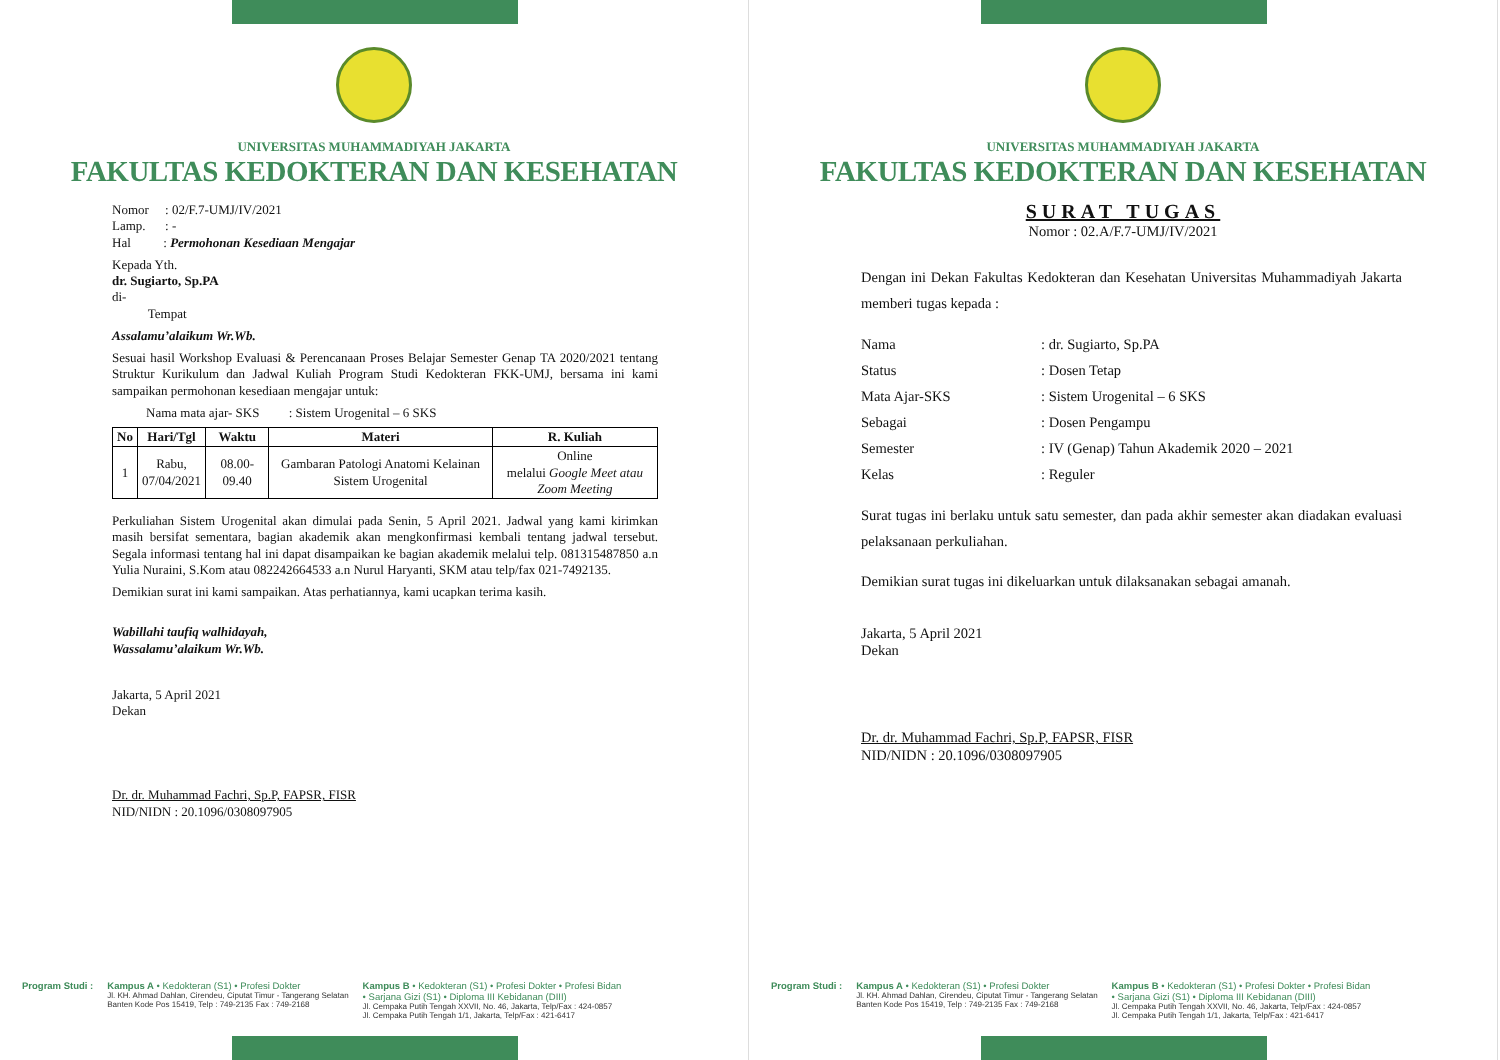UNIVERSITAS MUHAMMADIYAH JAKARTA
FAKULTAS KEDOKTERAN DAN KESEHATAN
Nomor : 02/F.7-UMJ/IV/2021
Lamp. : -
Hal : Permohonan Kesediaan Mengajar
Kepada Yth.
dr. Sugiarto, Sp.PA
di-
Tempat
Assalamu’alaikum Wr.Wb.
Sesuai hasil Workshop Evaluasi & Perencanaan Proses Belajar Semester Genap TA 2020/2021 tentang Struktur Kurikulum dan Jadwal Kuliah Program Studi Kedokteran FKK-UMJ, bersama ini kami sampaikan permohonan kesediaan mengajar untuk:
Nama mata ajar- SKS : Sistem Urogenital – 6 SKS
| No | Hari/Tgl | Waktu | Materi | R. Kuliah |
| --- | --- | --- | --- | --- |
| 1 | Rabu, 07/04/2021 | 08.00-09.40 | Gambaran Patologi Anatomi Kelainan Sistem Urogenital | Online melalui Google Meet atau Zoom Meeting |
Perkuliahan Sistem Urogenital akan dimulai pada Senin, 5 April 2021. Jadwal yang kami kirimkan masih bersifat sementara, bagian akademik akan mengkonfirmasi kembali tentang jadwal tersebut. Segala informasi tentang hal ini dapat disampaikan ke bagian akademik melalui telp. 081315487850 a.n Yulia Nuraini, S.Kom atau 082242664533 a.n Nurul Haryanti, SKM atau telp/fax 021-7492135.
Demikian surat ini kami sampaikan. Atas perhatiannya, kami ucapkan terima kasih.
Wabillahi taufiq walhidayah,
Wassalamu’alaikum Wr.Wb.
Jakarta, 5 April 2021
Dekan
Dr. dr. Muhammad Fachri, Sp.P, FAPSR, FISR
NID/NIDN : 20.1096/0308097905
Program Studi : Kampus A • Kedokteran (S1) • Profesi Dokter
Jl. KH. Ahmad Dahlan, Cirendeu, Ciputat Timur - Tangerang Selatan
Banten Kode Pos 15419, Telp : 749-2135 Fax : 749-2168
Kampus B • Kedokteran (S1) • Profesi Dokter • Profesi Bidan
• Sarjana Gizi (S1) • Diploma III Kebidanan (DIII)
Jl. Cempaka Putih Tengah XXVII, No. 46, Jakarta, Telp/Fax : 424-0857
Jl. Cempaka Putih Tengah 1/1, Jakarta, Telp/Fax : 421-6417
UNIVERSITAS MUHAMMADIYAH JAKARTA
FAKULTAS KEDOKTERAN DAN KESEHATAN
SURAT TUGAS
Nomor : 02.A/F.7-UMJ/IV/2021
Dengan ini Dekan Fakultas Kedokteran dan Kesehatan Universitas Muhammadiyah Jakarta memberi tugas kepada :
Nama: dr. Sugiarto, Sp.PA Status: Dosen Tetap Mata Ajar-SKS: Sistem Urogenital – 6 SKS Sebagai: Dosen Pengampu Semester: IV (Genap) Tahun Akademik 2020 – 2021 Kelas: Reguler
Surat tugas ini berlaku untuk satu semester, dan pada akhir semester akan diadakan evaluasi pelaksanaan perkuliahan.
Demikian surat tugas ini dikeluarkan untuk dilaksanakan sebagai amanah.
Jakarta, 5 April 2021
Dekan
Dr. dr. Muhammad Fachri, Sp.P, FAPSR, FISR
NID/NIDN : 20.1096/0308097905
Program Studi : Kampus A • Kedokteran (S1) • Profesi Dokter
Jl. KH. Ahmad Dahlan, Cirendeu, Ciputat Timur - Tangerang Selatan
Banten Kode Pos 15419, Telp : 749-2135 Fax : 749-2168
Kampus B • Kedokteran (S1) • Profesi Dokter • Profesi Bidan
• Sarjana Gizi (S1) • Diploma III Kebidanan (DIII)
Jl. Cempaka Putih Tengah XXVII, No. 46, Jakarta, Telp/Fax : 424-0857
Jl. Cempaka Putih Tengah 1/1, Jakarta, Telp/Fax : 421-6417